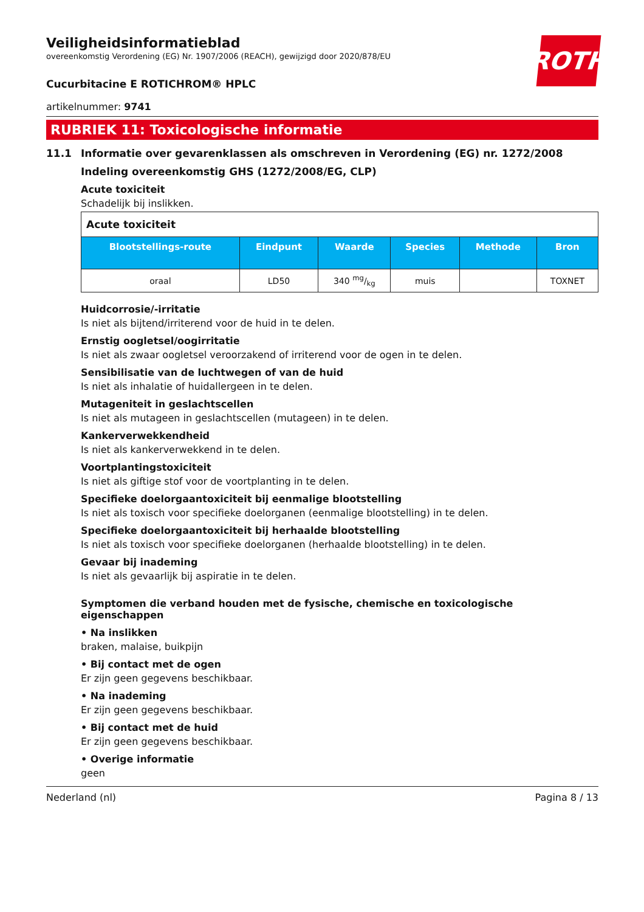ROTH
Veiligheidsinformatieblad
overeenkomstig Verordening (EG) Nr. 1907/2006 (REACH), gewijzigd door 2020/878/EU
Cucurbitacine E ROTICHROM® HPLC
artikelnummer: 9741
RUBRIEK 11: Toxicologische informatie
11.1 Informatie over gevarenklassen als omschreven in Verordening (EG) nr. 1272/2008
Indeling overeenkomstig GHS (1272/2008/EG, CLP)
Acute toxiciteit
Schadelijk bij inslikken.
| Acute toxiciteit | | | | | |
| --- | --- | --- | --- | --- | --- |
| Blootstellings-route | Eindpunt | Waarde | Species | Methode | Bron |
| oraal | LD50 | 340 mg/kg | muis | | TOXNET |
Huidcorrosie/-irritatie
Is niet als bijtend/irriterend voor de huid in te delen.
Ernstig oogletsel/oogirritatie
Is niet als zwaar oogletsel veroorzakend of irriterend voor de ogen in te delen.
Sensibilisatie van de luchtwegen of van de huid
Is niet als inhalatie of huidallergeen in te delen.
Mutageniteit in geslachtscellen
Is niet als mutageen in geslachtscellen (mutageen) in te delen.
Kankerverwekkendheid
Is niet als kankerverwekkend in te delen.
Voortplantingstoxiciteit
Is niet als giftige stof voor de voortplanting in te delen.
Specifieke doelorgaantoxiciteit bij eenmalige blootstelling
Is niet als toxisch voor specifieke doelorganen (eenmalige blootstelling) in te delen.
Specifieke doelorgaantoxiciteit bij herhaalde blootstelling
Is niet als toxisch voor specifieke doelorganen (herhaalde blootstelling) in te delen.
Gevaar bij inademing
Is niet als gevaarlijk bij aspiratie in te delen.
Symptomen die verband houden met de fysische, chemische en toxicologische eigenschappen
• Na inslikken
braken, malaise, buikpijn
• Bij contact met de ogen
Er zijn geen gegevens beschikbaar.
• Na inademing
Er zijn geen gegevens beschikbaar.
• Bij contact met de huid
Er zijn geen gegevens beschikbaar.
• Overige informatie
geen
Nederland (nl) Pagina 8 / 13